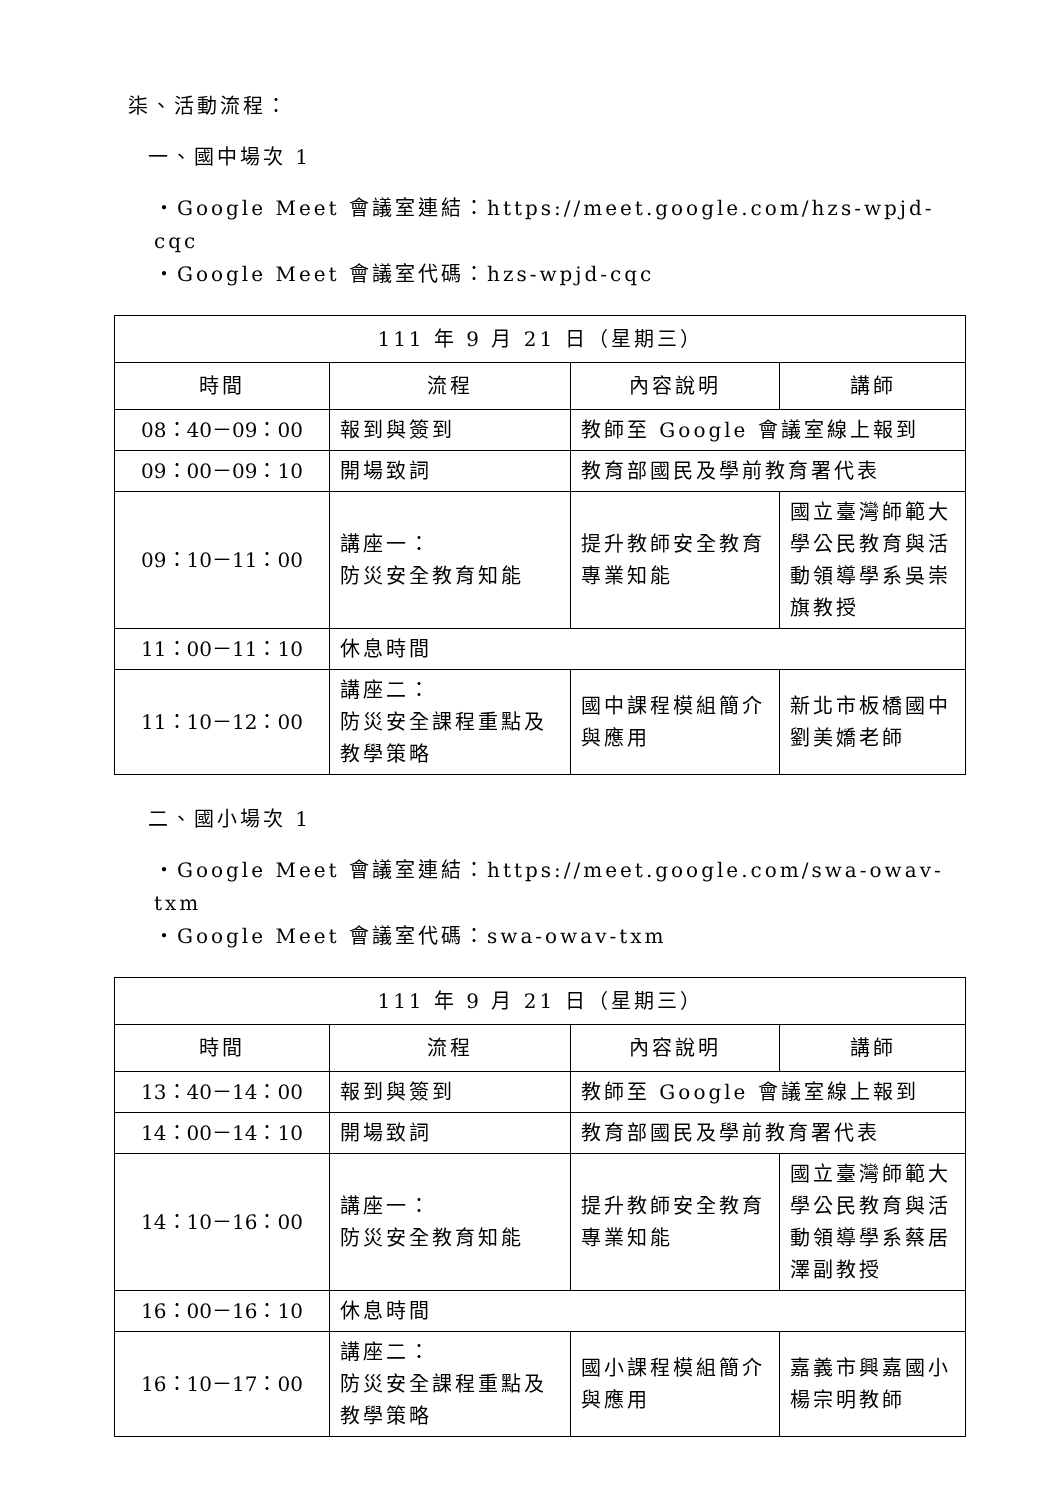柒、活動流程：
一、國中場次 1
・Google Meet 會議室連結：https://meet.google.com/hzs-wpjd-cqc
・Google Meet 會議室代碼：hzs-wpjd-cqc
| 111 年 9 月 21 日（星期三） | | | |
| --- | --- | --- | --- |
| 時間 | 流程 | 內容說明 | 講師 |
| 08：40－09：00 | 報到與簽到 | 教師至 Google 會議室線上報到 | |
| 09：00－09：10 | 開場致詞 | 教育部國民及學前教育署代表 | |
| 09：10－11：00 | 講座一： 防災安全教育知能 | 提升教師安全教育專業知能 | 國立臺灣師範大學公民教育與活動領導學系吳崇旗教授 |
| 11：00－11：10 | 休息時間 | | |
| 11：10－12：00 | 講座二： 防災安全課程重點及教學策略 | 國中課程模組簡介與應用 | 新北市板橋國中劉美嬌老師 |
二、國小場次 1
・Google Meet 會議室連結：https://meet.google.com/swa-owav-txm
・Google Meet 會議室代碼：swa-owav-txm
| 111 年 9 月 21 日（星期三） | | | |
| --- | --- | --- | --- |
| 時間 | 流程 | 內容說明 | 講師 |
| 13：40－14：00 | 報到與簽到 | 教師至 Google 會議室線上報到 | |
| 14：00－14：10 | 開場致詞 | 教育部國民及學前教育署代表 | |
| 14：10－16：00 | 講座一： 防災安全教育知能 | 提升教師安全教育專業知能 | 國立臺灣師範大學公民教育與活動領導學系蔡居澤副教授 |
| 16：00－16：10 | 休息時間 | | |
| 16：10－17：00 | 講座二： 防災安全課程重點及教學策略 | 國小課程模組簡介與應用 | 嘉義市興嘉國小楊宗明教師 |